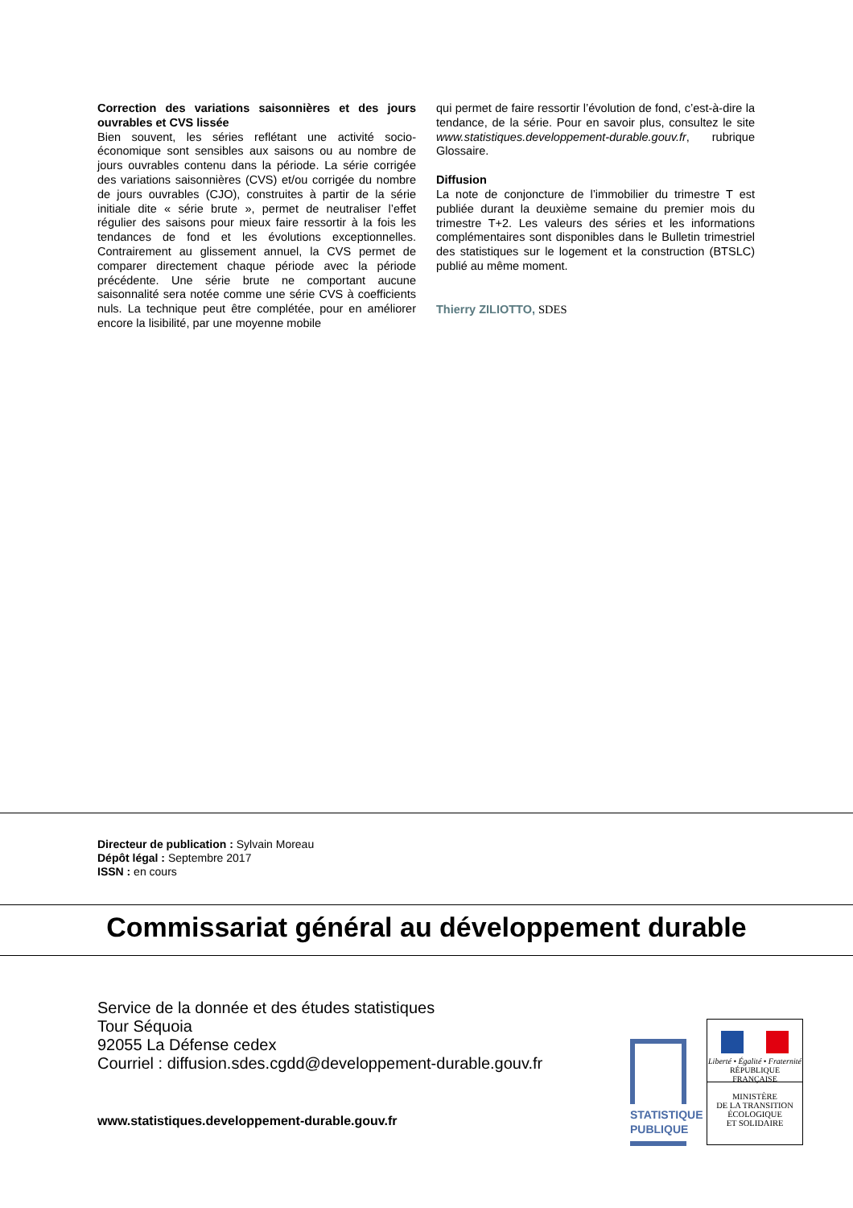Correction des variations saisonnières et des jours ouvrables et CVS lissée
Bien souvent, les séries reflétant une activité socio-économique sont sensibles aux saisons ou au nombre de jours ouvrables contenu dans la période. La série corrigée des variations saisonnières (CVS) et/ou corrigée du nombre de jours ouvrables (CJO), construites à partir de la série initiale dite « série brute », permet de neutraliser l’effet régulier des saisons pour mieux faire ressortir à la fois les tendances de fond et les évolutions exceptionnelles. Contrairement au glissement annuel, la CVS permet de comparer directement chaque période avec la période précédente. Une série brute ne comportant aucune saisonnalité sera notée comme une série CVS à coefficients nuls. La technique peut être complétée, pour en améliorer encore la lisibilité, par une moyenne mobile
qui permet de faire ressortir l’évolution de fond, c’est-à-dire la tendance, de la série. Pour en savoir plus, consultez le site www.statistiques.developpement-durable.gouv.fr, rubrique Glossaire.
Diffusion
La note de conjoncture de l’immobilier du trimestre T est publiée durant la deuxième semaine du premier mois du trimestre T+2. Les valeurs des séries et les informations complémentaires sont disponibles dans le Bulletin trimestriel des statistiques sur le logement et la construction (BTSLC) publié au même moment.
Thierry ZILIOTTO, SDES
Directeur de publication : Sylvain Moreau
Dépôt légal : Septembre 2017
ISSN : en cours
Commissariat général au développement durable
Service de la donnée et des études statistiques
Tour Séquoia
92055 La Défense cedex
Courriel : diffusion.sdes.cgdd@developpement-durable.gouv.fr
www.statistiques.developpement-durable.gouv.fr
STATISTIQUE
PUBLIQUE
Liberté • Égalité • Fraternité
RÉPUBLIQUE FRANÇAISE
MINISTÈRE
DE LA TRANSITION
ÉCOLOGIQUE
ET SOLIDAIRE